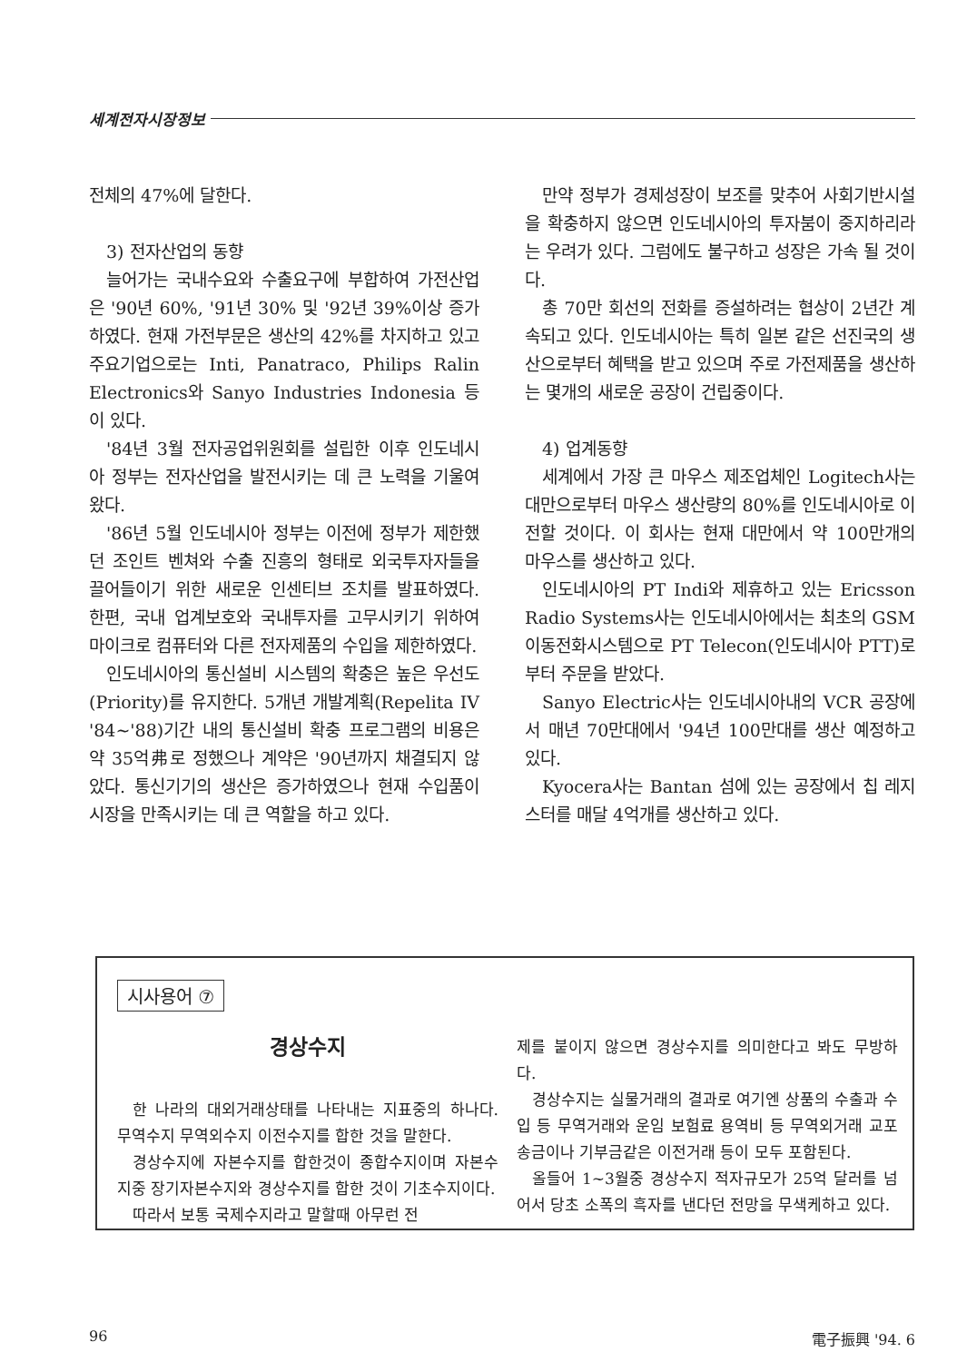세계전자시장정보
전체의 47%에 달한다.
3) 전자산업의 동향
늘어가는 국내수요와 수출요구에 부합하여 가전산업은 '90년 60%, '91년 30% 및 '92년 39%이상 증가하였다. 현재 가전부문은 생산의 42%를 차지하고 있고 주요기업으로는 Inti, Panatraco, Philips Ralin Electronics와 Sanyo Industries Indonesia 등이 있다.
'84년 3월 전자공업위원회를 설립한 이후 인도네시아 정부는 전자산업을 발전시키는 데 큰 노력을 기울여왔다.
'86년 5월 인도네시아 정부는 이전에 정부가 제한했던 조인트 벤쳐와 수출 진흥의 형태로 외국투자자들을 끌어들이기 위한 새로운 인센티브 조치를 발표하였다. 한편, 국내 업계보호와 국내투자를 고무시키기 위하여 마이크로 컴퓨터와 다른 전자제품의 수입을 제한하였다.
인도네시아의 통신설비 시스템의 확충은 높은 우선도(Priority)를 유지한다. 5개년 개발계획(Repelita IV '84~'88)기간 내의 통신설비 확충 프로그램의 비용은 약 35억弗로 정했으나 계약은 '90년까지 채결되지 않았다. 통신기기의 생산은 증가하였으나 현재 수입품이 시장을 만족시키는 데 큰 역할을 하고 있다.
만약 정부가 경제성장이 보조를 맞추어 사회기반시설을 확충하지 않으면 인도네시아의 투자붐이 중지하리라는 우려가 있다. 그럼에도 불구하고 성장은 가속 될 것이다.
총 70만 회선의 전화를 증설하려는 협상이 2년간 계속되고 있다. 인도네시아는 특히 일본 같은 선진국의 생산으로부터 혜택을 받고 있으며 주로 가전제품을 생산하는 몇개의 새로운 공장이 건립중이다.
4) 업계동향
세계에서 가장 큰 마우스 제조업체인 Logitech사는 대만으로부터 마우스 생산량의 80%를 인도네시아로 이전할 것이다. 이 회사는 현재 대만에서 약 100만개의 마우스를 생산하고 있다.
인도네시아의 PT Indi와 제휴하고 있는 Ericsson Radio Systems사는 인도네시아에서는 최초의 GSM 이동전화시스템으로 PT Telecon(인도네시아 PTT)로 부터 주문을 받았다.
Sanyo Electric사는 인도네시아내의 VCR 공장에서 매년 70만대에서 '94년 100만대를 생산 예정하고 있다.
Kyocera사는 Bantan 섬에 있는 공장에서 칩 레지스터를 매달 4억개를 생산하고 있다.
시사용어 ⑦
경상수지
한 나라의 대외거래상태를 나타내는 지표중의 하나다. 무역수지 무역외수지 이전수지를 합한 것을 말한다.
경상수지에 자본수지를 합한것이 종합수지이며 자본수지중 장기자본수지와 경상수지를 합한 것이 기초수지이다.
따라서 보통 국제수지라고 말할때 아무런 전
제를 붙이지 않으면 경상수지를 의미한다고 봐도 무방하다.
경상수지는 실물거래의 결과로 여기엔 상품의 수출과 수입 등 무역거래와 운임 보험료 용역비 등 무역외거래 교포송금이나 기부금같은 이전거래 등이 모두 포함된다.
올들어 1~3월중 경상수지 적자규모가 25억 달러를 넘어서 당초 소폭의 흑자를 낸다던 전망을 무색케하고 있다.
96 電子振興 '94. 6